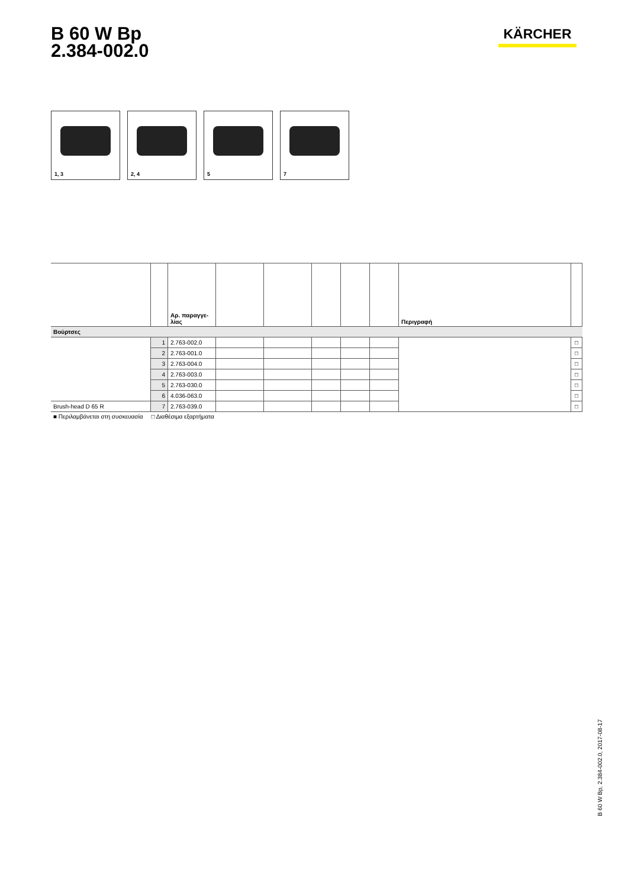B 60 W Bp
2.384-002.0
KÄRCHER
1, 3
2, 4
5
7
| | | Αρ. παραγγε- λίας | | | | | | Περιγραφή | |
| --- | --- | --- | --- | --- | --- | --- | --- | --- | --- |
| Βούρτσες | | | | | | | | | |
| | 1 | 2.763-002.0 | | | | | | | □ |
| | 2 | 2.763-001.0 | | | | | | | □ |
| | 3 | 2.763-004.0 | | | | | | | □ |
| | 4 | 2.763-003.0 | | | | | | | □ |
| | 5 | 2.763-030.0 | | | | | | | □ |
| | 6 | 4.036-063.0 | | | | | | | □ |
| Brush-head D 65 R | 7 | 2.763-039.0 | | | | | | | □ |
■ Περιλαμβάνεται στη συσκευασία □ Διαθέσιμα εξαρτήματα
B 60 W Bp, 2.384-002.0, 2017-08-17